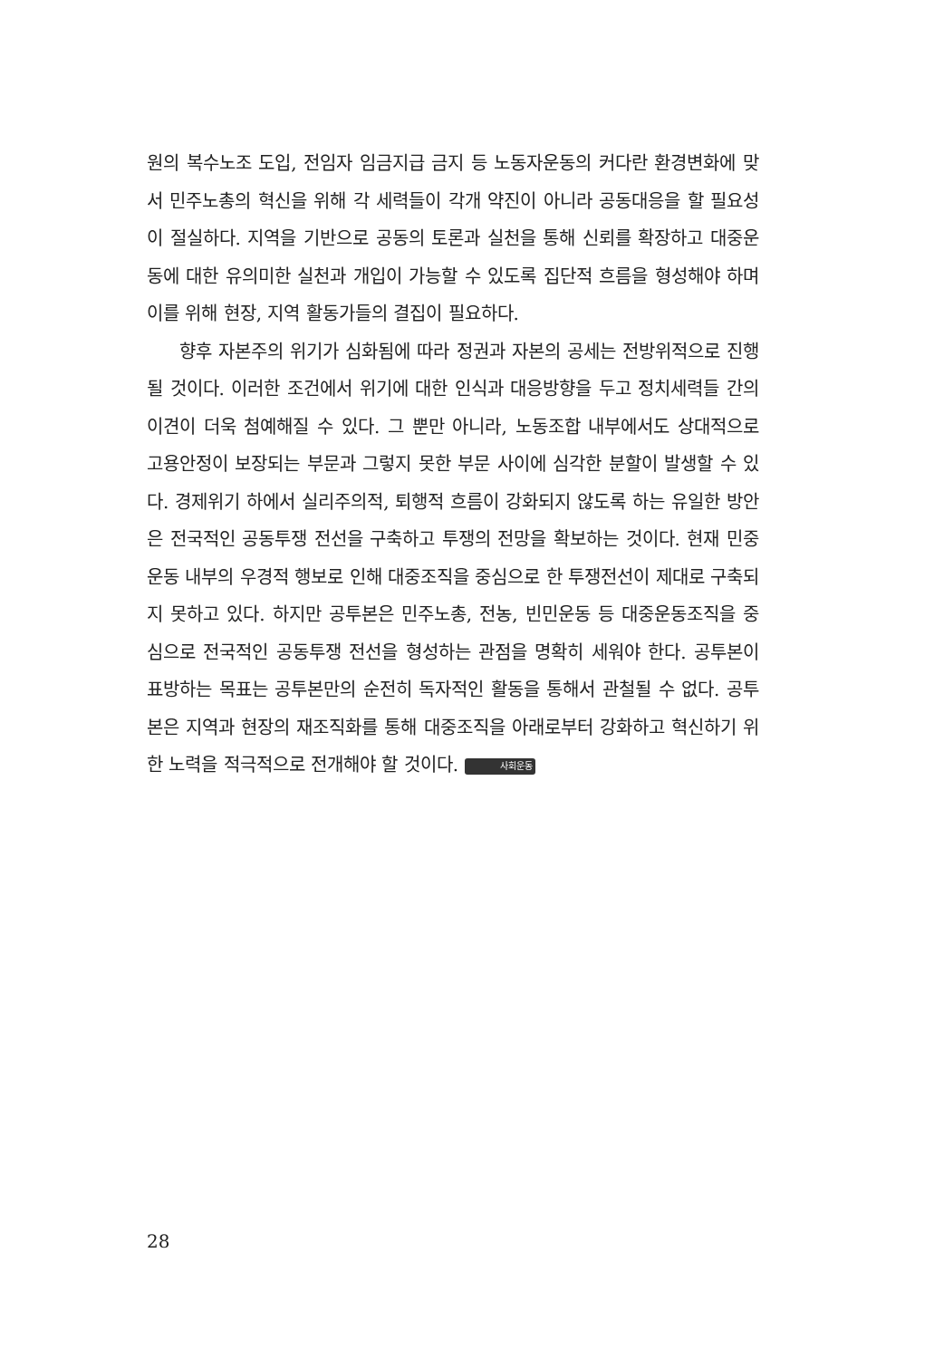원의 복수노조 도입, 전임자 임금지급 금지 등 노동자운동의 커다란 환경변화에 맞서 민주노총의 혁신을 위해 각 세력들이 각개 약진이 아니라 공동대응을 할 필요성이 절실하다. 지역을 기반으로 공동의 토론과 실천을 통해 신뢰를 확장하고 대중운동에 대한 유의미한 실천과 개입이 가능할 수 있도록 집단적 흐름을 형성해야 하며 이를 위해 현장, 지역 활동가들의 결집이 필요하다.
향후 자본주의 위기가 심화됨에 따라 정권과 자본의 공세는 전방위적으로 진행될 것이다. 이러한 조건에서 위기에 대한 인식과 대응방향을 두고 정치세력들 간의 이견이 더욱 첨예해질 수 있다. 그 뿐만 아니라, 노동조합 내부에서도 상대적으로 고용안정이 보장되는 부문과 그렇지 못한 부문 사이에 심각한 분할이 발생할 수 있다. 경제위기 하에서 실리주의적, 퇴행적 흐름이 강화되지 않도록 하는 유일한 방안은 전국적인 공동투쟁 전선을 구축하고 투쟁의 전망을 확보하는 것이다. 현재 민중운동 내부의 우경적 행보로 인해 대중조직을 중심으로 한 투쟁전선이 제대로 구축되지 못하고 있다. 하지만 공투본은 민주노총, 전농, 빈민운동 등 대중운동조직을 중심으로 전국적인 공동투쟁 전선을 형성하는 관점을 명확히 세워야 한다. 공투본이 표방하는 목표는 공투본만의 순전히 독자적인 활동을 통해서 관철될 수 없다. 공투본은 지역과 현장의 재조직화를 통해 대중조직을 아래로부터 강화하고 혁신하기 위한 노력을 적극적으로 전개해야 할 것이다. 사회운동
28